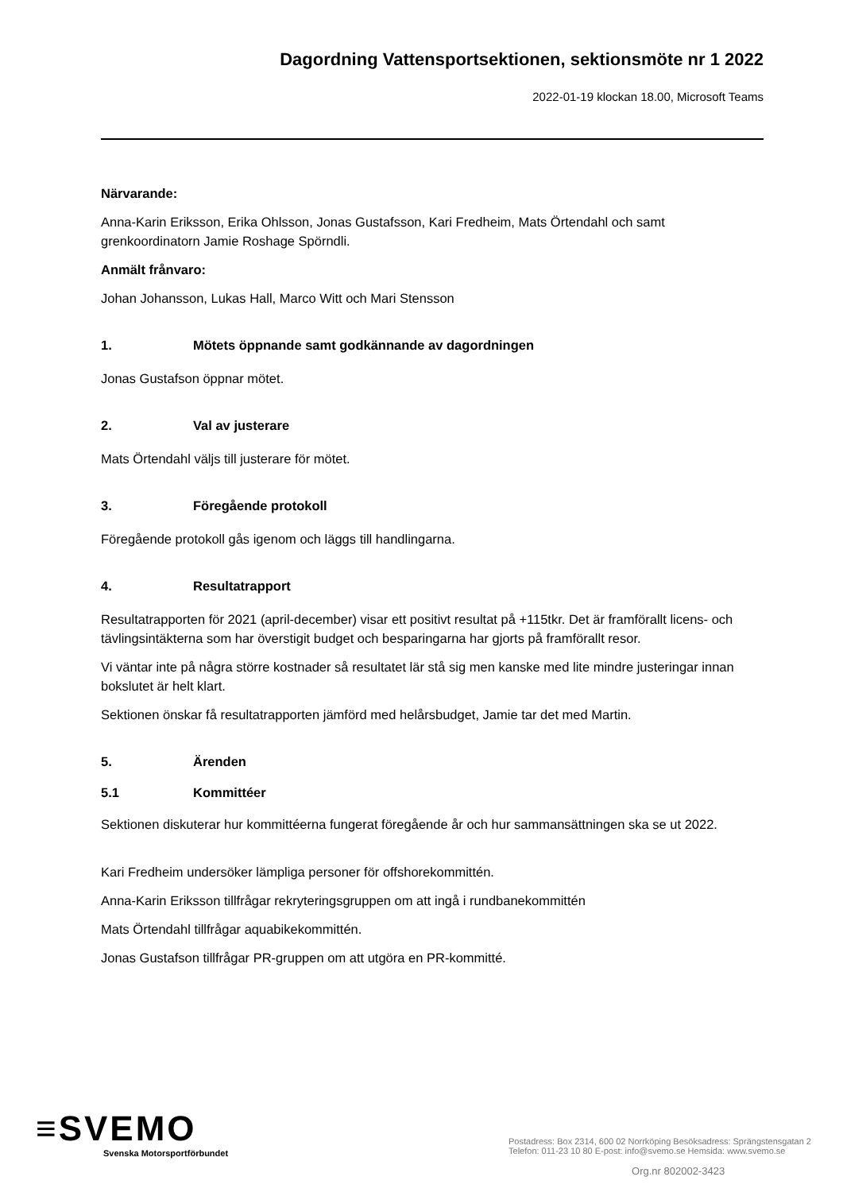Dagordning Vattensportsektionen, sektionsmöte nr 1 2022
2022-01-19 klockan 18.00, Microsoft Teams
Närvarande:
Anna-Karin Eriksson, Erika Ohlsson, Jonas Gustafsson, Kari Fredheim, Mats Örtendahl och samt grenkoordinatorn Jamie Roshage Spörndli.
Anmält frånvaro:
Johan Johansson, Lukas Hall, Marco Witt och Mari Stensson
1. Mötets öppnande samt godkännande av dagordningen
Jonas Gustafson öppnar mötet.
2. Val av justerare
Mats Örtendahl väljs till justerare för mötet.
3. Föregående protokoll
Föregående protokoll gås igenom och läggs till handlingarna.
4. Resultatrapport
Resultatrapporten för 2021 (april-december) visar ett positivt resultat på +115tkr. Det är framförallt licens- och tävlingsintäkterna som har överstigit budget och besparingarna har gjorts på framförallt resor.
Vi väntar inte på några större kostnader så resultatet lär stå sig men kanske med lite mindre justeringar innan bokslutet är helt klart.
Sektionen önskar få resultatrapporten jämförd med helårsbudget, Jamie tar det med Martin.
5. Ärenden
5.1 Kommittéer
Sektionen diskuterar hur kommittéerna fungerat föregående år och hur sammansättningen ska se ut 2022.
Kari Fredheim undersöker lämpliga personer för offshorekommittén.
Anna-Karin Eriksson tillfrågar rekryteringsgruppen om att ingå i rundbanekommittén
Mats Örtendahl tillfrågar aquabikekommittén.
Jonas Gustafson tillfrågar PR-gruppen om att utgöra en PR-kommitté.
≡SVEMO
Svenska Motorsportförbundet
Postadress: Box 2314, 600 02 Norrköping Besöksadress: Sprängstensgatan 2
Telefon: 011-23 10 80 E-post: info@svemo.se Hemsida: www.svemo.se
Org.nr 802002-3423